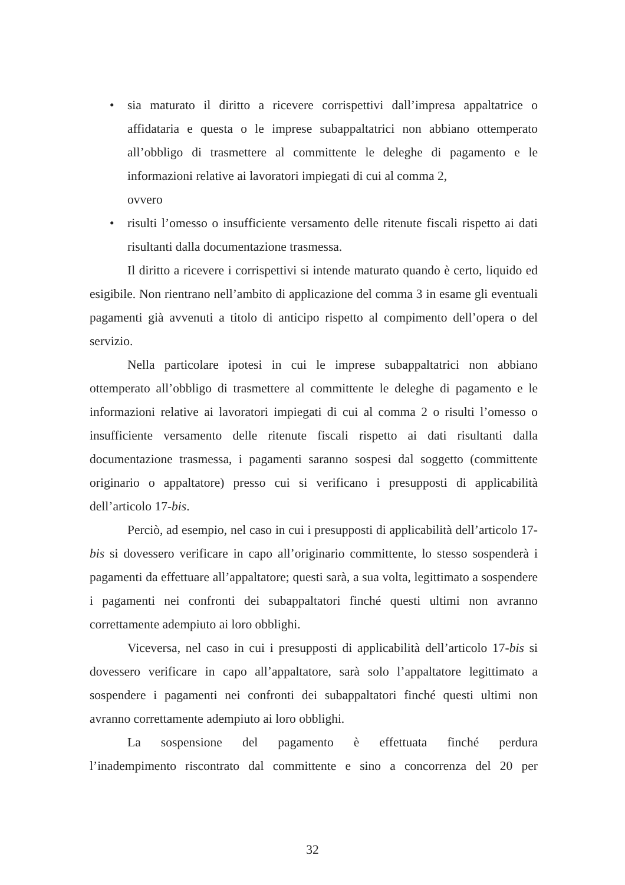• sia maturato il diritto a ricevere corrispettivi dall’impresa appaltatrice o affidataria e questa o le imprese subappaltatrici non abbiano ottemperato all’obbligo di trasmettere al committente le deleghe di pagamento e le informazioni relative ai lavoratori impiegati di cui al comma 2,
ovvero
• risulti l’omesso o insufficiente versamento delle ritenute fiscali rispetto ai dati risultanti dalla documentazione trasmessa.
Il diritto a ricevere i corrispettivi si intende maturato quando è certo, liquido ed esigibile. Non rientrano nell’ambito di applicazione del comma 3 in esame gli eventuali pagamenti già avvenuti a titolo di anticipo rispetto al compimento dell’opera o del servizio.
Nella particolare ipotesi in cui le imprese subappaltatrici non abbiano ottemperato all’obbligo di trasmettere al committente le deleghe di pagamento e le informazioni relative ai lavoratori impiegati di cui al comma 2 o risulti l’omesso o insufficiente versamento delle ritenute fiscali rispetto ai dati risultanti dalla documentazione trasmessa, i pagamenti saranno sospesi dal soggetto (committente originario o appaltatore) presso cui si verificano i presupposti di applicabilità dell’articolo 17-bis.
Perciò, ad esempio, nel caso in cui i presupposti di applicabilità dell’articolo 17-bis si dovessero verificare in capo all’originario committente, lo stesso sospenderà i pagamenti da effettuare all’appaltatore; questi sarà, a sua volta, legittimato a sospendere i pagamenti nei confronti dei subappaltatori finché questi ultimi non avranno correttamente adempiuto ai loro obblighi.
Viceversa, nel caso in cui i presupposti di applicabilità dell’articolo 17-bis si dovessero verificare in capo all’appaltatore, sarà solo l’appaltatore legittimato a sospendere i pagamenti nei confronti dei subappaltatori finché questi ultimi non avranno correttamente adempiuto ai loro obblighi.
La sospensione del pagamento è effettuata finché perdura
l’inadempimento riscontrato dal committente e sino a concorrenza del 20 per
32